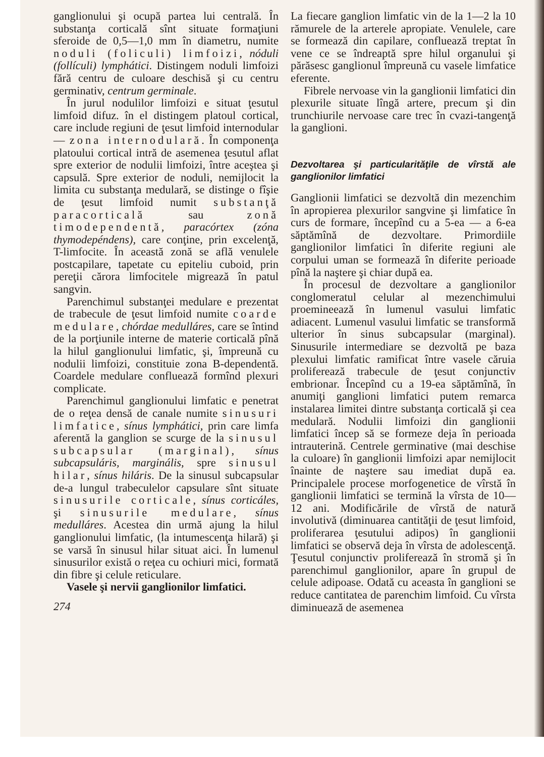ganglionului şi ocupă partea lui centrală. În substanţa corticală sînt situate formaţiuni sferoide de 0,5—1,0 mm în diametru, numite noduli (foliculi) limfoizi, nóduli (follículi) lymphátici. Distingem noduli limfoizi fără centru de culoare deschisă şi cu centru germinativ, centrum germinale.
În jurul nodulilor limfoizi e situat ţesutul limfoid difuz. în el distingem platoul cortical, care include regiuni de ţesut limfoid internodular — zona internodulară. În componenţa platoului cortical intră de asemenea ţesutul aflat spre exterior de nodulii limfoizi, între aceştea şi capsulă. Spre exterior de noduli, nemijlocit la limita cu substanţa medulară, se distinge o fîşie de ţesut limfoid numit substanţă paracorticală sau zonă timodependentă, paracórtex (zóna thymodepéndens), care conţine, prin excelenţă, T-limfocite. În această zonă se află venulele postcapilare, tapetate cu epiteliu cuboid, prin pereţii cărora limfocitele migrează în patul sangvin.
Parenchimul substanţei medulare e prezentat de trabecule de ţesut limfoid numite coarde medulare, chórdae medulláres, care se întind de la porţiunile interne de materie corticală pînă la hilul ganglionului limfatic, şi, împreună cu nodulii limfoizi, constituie zona B-dependentă. Coardele medulare confluează formînd plexuri complicate.
Parenchimul ganglionului limfatic e penetrat de o reţea densă de canale numite sinusuri limfatice, sínus lymphátici, prin care limfa aferentă la ganglion se scurge de la sinusul subcapsular (marginal), sínus subcapsuláris, marginális, spre sinusul hilar, sínus hiláris. De la sinusul subcapsular de-a lungul trabeculelor capsulare sînt situate sinusurile corticale, sínus corticáles, şi sinusurile medulare, sínus medulláres. Acestea din urmă ajung la hilul ganglionului limfatic, (la intumescenţa hilară) şi se varsă în sinusul hilar situat aici. În lumenul sinusurilor există o reţea cu ochiuri mici, formată din fibre şi celule reticulare.
Vasele şi nervii ganglionilor limfatici.
274
La fiecare ganglion limfatic vin de la 1—2 la 10 rămurele de la arterele apropiate. Venulele, care se formează din capilare, confluează treptat în vene ce se îndreaptă spre hilul organului şi părăsesc ganglionul împreună cu vasele limfatice eferente.
Fibrele nervoase vin la ganglionii limfatici din plexurile situate lîngă artere, precum şi din trunchiurile nervoase care trec în cvazi-tangenţă la ganglioni.
Dezvoltarea şi particularităţile de vîrstă ale ganglionilor limfatici
Ganglionii limfatici se dezvoltă din mezenchim în apropierea plexurilor sangvine şi limfatice în curs de formare, începînd cu a 5-ea — a 6-ea săptămînă de dezvoltare. Primordiile ganglionilor limfatici în diferite regiuni ale corpului uman se formează în diferite perioade pînă la naştere şi chiar după ea.
În procesul de dezvoltare a ganglionilor conglomeratul celular al mezenchimului proemineează în lumenul vasului limfatic adiacent. Lumenul vasului limfatic se transformă ulterior în sinus subcapsular (marginal). Sinusurile intermediare se dezvoltă pe baza plexului limfatic ramificat între vasele căruia proliferează trabecule de ţesut conjunctiv embrionar. Începînd cu a 19-ea săptămînă, în anumiţi ganglioni limfatici putem remarca instalarea limitei dintre substanţa corticală şi cea medulară. Nodulii limfoizi din ganglionii limfatici încep să se formeze deja în perioada intrauterină. Centrele germinative (mai deschise la culoare) în ganglionii limfoizi apar nemijlocit înainte de naştere sau imediat după ea. Principalele procese morfogenetice de vîrstă în ganglionii limfatici se termină la vîrsta de 10—12 ani. Modificările de vîrstă de natură involutivă (diminuarea cantităţii de ţesut limfoid, proliferarea ţesutului adipos) în ganglionii limfatici se observă deja în vîrsta de adolescenţă. Ţesutul conjunctiv proliferează în stromă şi în parenchimul ganglionilor, apare în grupul de celule adipoase. Odată cu aceasta în ganglioni se reduce cantitatea de parenchim limfoid. Cu vîrsta diminuează de asemenea